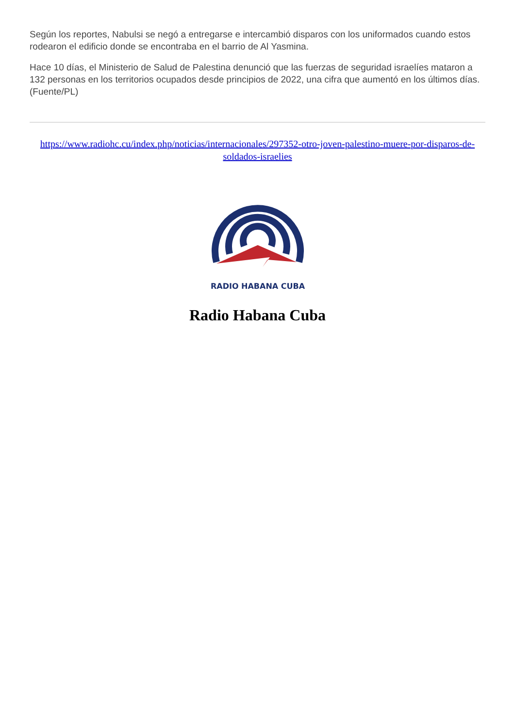Según los reportes, Nabulsi se negó a entregarse e intercambió disparos con los uniformados cuando estos rodearon el edificio donde se encontraba en el barrio de Al Yasmina.
Hace 10 días, el Ministerio de Salud de Palestina denunció que las fuerzas de seguridad israelíes mataron a 132 personas en los territorios ocupados desde principios de 2022, una cifra que aumentó en los últimos días. (Fuente/PL)
https://www.radiohc.cu/index.php/noticias/internacionales/297352-otro-joven-palestino-muere-por-disparos-de-soldados-israelies
RADIO HABANA CUBA
Radio Habana Cuba